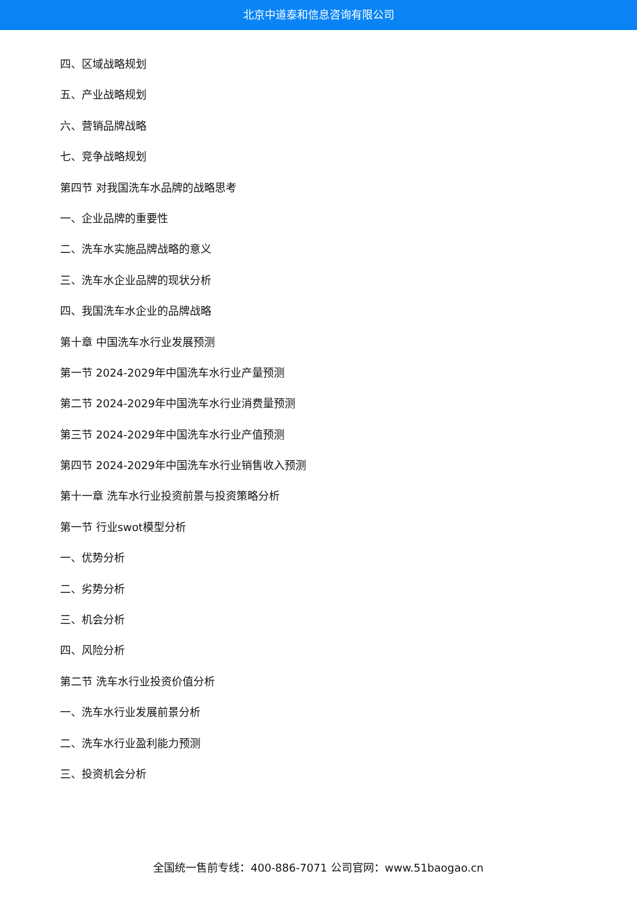北京中道泰和信息咨询有限公司
四、区域战略规划
五、产业战略规划
六、营销品牌战略
七、竞争战略规划
第四节 对我国洗车水品牌的战略思考
一、企业品牌的重要性
二、洗车水实施品牌战略的意义
三、洗车水企业品牌的现状分析
四、我国洗车水企业的品牌战略
第十章 中国洗车水行业发展预测
第一节 2024-2029年中国洗车水行业产量预测
第二节 2024-2029年中国洗车水行业消费量预测
第三节 2024-2029年中国洗车水行业产值预测
第四节 2024-2029年中国洗车水行业销售收入预测
第十一章 洗车水行业投资前景与投资策略分析
第一节 行业swot模型分析
一、优势分析
二、劣势分析
三、机会分析
四、风险分析
第二节 洗车水行业投资价值分析
一、洗车水行业发展前景分析
二、洗车水行业盈利能力预测
三、投资机会分析
全国统一售前专线：400-886-7071 公司官网：www.51baogao.cn